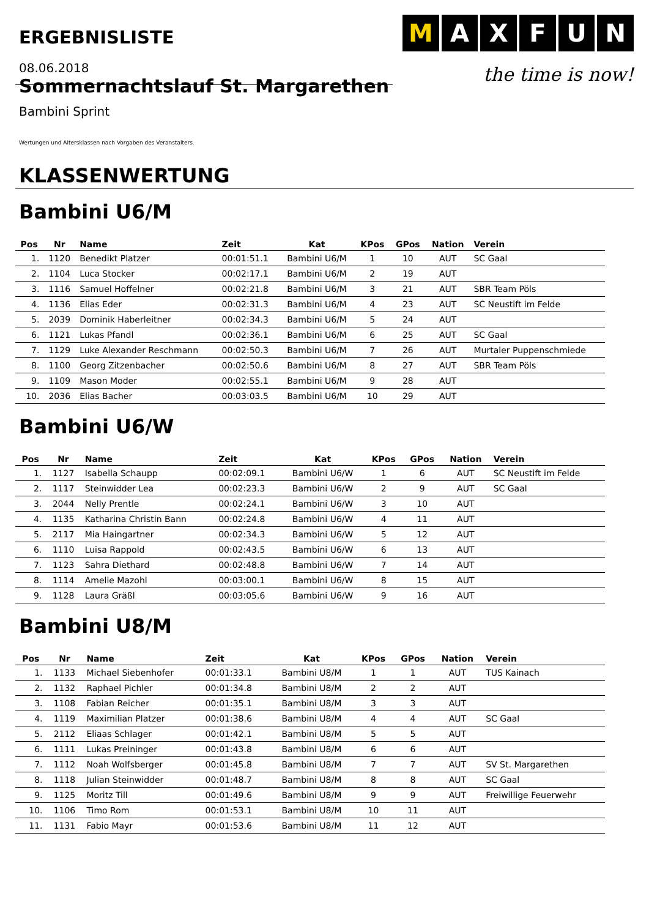ERGEBNISLISTE
M A X F U N
the time is now!
08.06.2018
Sommernachtslauf St. Margarethen
Bambini Sprint
Wertungen und Altersklassen nach Vorgaben des Veranstalters.
KLASSENWERTUNG
Bambini U6/M
| Pos | Nr | Name | Zeit | Kat | KPos | GPos | Nation | Verein |
| --- | --- | --- | --- | --- | --- | --- | --- | --- |
| 1. | 1120 | Benedikt Platzer | 00:01:51.1 | Bambini U6/M | 1 | 10 | AUT | SC Gaal |
| 2. | 1104 | Luca Stocker | 00:02:17.1 | Bambini U6/M | 2 | 19 | AUT | |
| 3. | 1116 | Samuel Hoffelner | 00:02:21.8 | Bambini U6/M | 3 | 21 | AUT | SBR Team Pöls |
| 4. | 1136 | Elias Eder | 00:02:31.3 | Bambini U6/M | 4 | 23 | AUT | SC Neustift im Felde |
| 5. | 2039 | Dominik Haberleitner | 00:02:34.3 | Bambini U6/M | 5 | 24 | AUT | |
| 6. | 1121 | Lukas Pfandl | 00:02:36.1 | Bambini U6/M | 6 | 25 | AUT | SC Gaal |
| 7. | 1129 | Luke Alexander Reschmann | 00:02:50.3 | Bambini U6/M | 7 | 26 | AUT | Murtaler Puppenschmiede |
| 8. | 1100 | Georg Zitzenbacher | 00:02:50.6 | Bambini U6/M | 8 | 27 | AUT | SBR Team Pöls |
| 9. | 1109 | Mason Moder | 00:02:55.1 | Bambini U6/M | 9 | 28 | AUT | |
| 10. | 2036 | Elias Bacher | 00:03:03.5 | Bambini U6/M | 10 | 29 | AUT | |
Bambini U6/W
| Pos | Nr | Name | Zeit | Kat | KPos | GPos | Nation | Verein |
| --- | --- | --- | --- | --- | --- | --- | --- | --- |
| 1. | 1127 | Isabella Schaupp | 00:02:09.1 | Bambini U6/W | 1 | 6 | AUT | SC Neustift im Felde |
| 2. | 1117 | Steinwidder Lea | 00:02:23.3 | Bambini U6/W | 2 | 9 | AUT | SC Gaal |
| 3. | 2044 | Nelly Prentle | 00:02:24.1 | Bambini U6/W | 3 | 10 | AUT | |
| 4. | 1135 | Katharina Christin Bann | 00:02:24.8 | Bambini U6/W | 4 | 11 | AUT | |
| 5. | 2117 | Mia Haingartner | 00:02:34.3 | Bambini U6/W | 5 | 12 | AUT | |
| 6. | 1110 | Luisa Rappold | 00:02:43.5 | Bambini U6/W | 6 | 13 | AUT | |
| 7. | 1123 | Sahra Diethard | 00:02:48.8 | Bambini U6/W | 7 | 14 | AUT | |
| 8. | 1114 | Amelie Mazohl | 00:03:00.1 | Bambini U6/W | 8 | 15 | AUT | |
| 9. | 1128 | Laura Gräßl | 00:03:05.6 | Bambini U6/W | 9 | 16 | AUT | |
Bambini U8/M
| Pos | Nr | Name | Zeit | Kat | KPos | GPos | Nation | Verein |
| --- | --- | --- | --- | --- | --- | --- | --- | --- |
| 1. | 1133 | Michael Siebenhofer | 00:01:33.1 | Bambini U8/M | 1 | 1 | AUT | TUS Kainach |
| 2. | 1132 | Raphael Pichler | 00:01:34.8 | Bambini U8/M | 2 | 2 | AUT | |
| 3. | 1108 | Fabian Reicher | 00:01:35.1 | Bambini U8/M | 3 | 3 | AUT | |
| 4. | 1119 | Maximilian Platzer | 00:01:38.6 | Bambini U8/M | 4 | 4 | AUT | SC Gaal |
| 5. | 2112 | Eliaas Schlager | 00:01:42.1 | Bambini U8/M | 5 | 5 | AUT | |
| 6. | 1111 | Lukas Preininger | 00:01:43.8 | Bambini U8/M | 6 | 6 | AUT | |
| 7. | 1112 | Noah Wolfsberger | 00:01:45.8 | Bambini U8/M | 7 | 7 | AUT | SV St. Margarethen |
| 8. | 1118 | Julian Steinwidder | 00:01:48.7 | Bambini U8/M | 8 | 8 | AUT | SC Gaal |
| 9. | 1125 | Moritz Till | 00:01:49.6 | Bambini U8/M | 9 | 9 | AUT | Freiwillige Feuerwehr |
| 10. | 1106 | Timo Rom | 00:01:53.1 | Bambini U8/M | 10 | 11 | AUT | |
| 11. | 1131 | Fabio Mayr | 00:01:53.6 | Bambini U8/M | 11 | 12 | AUT | |